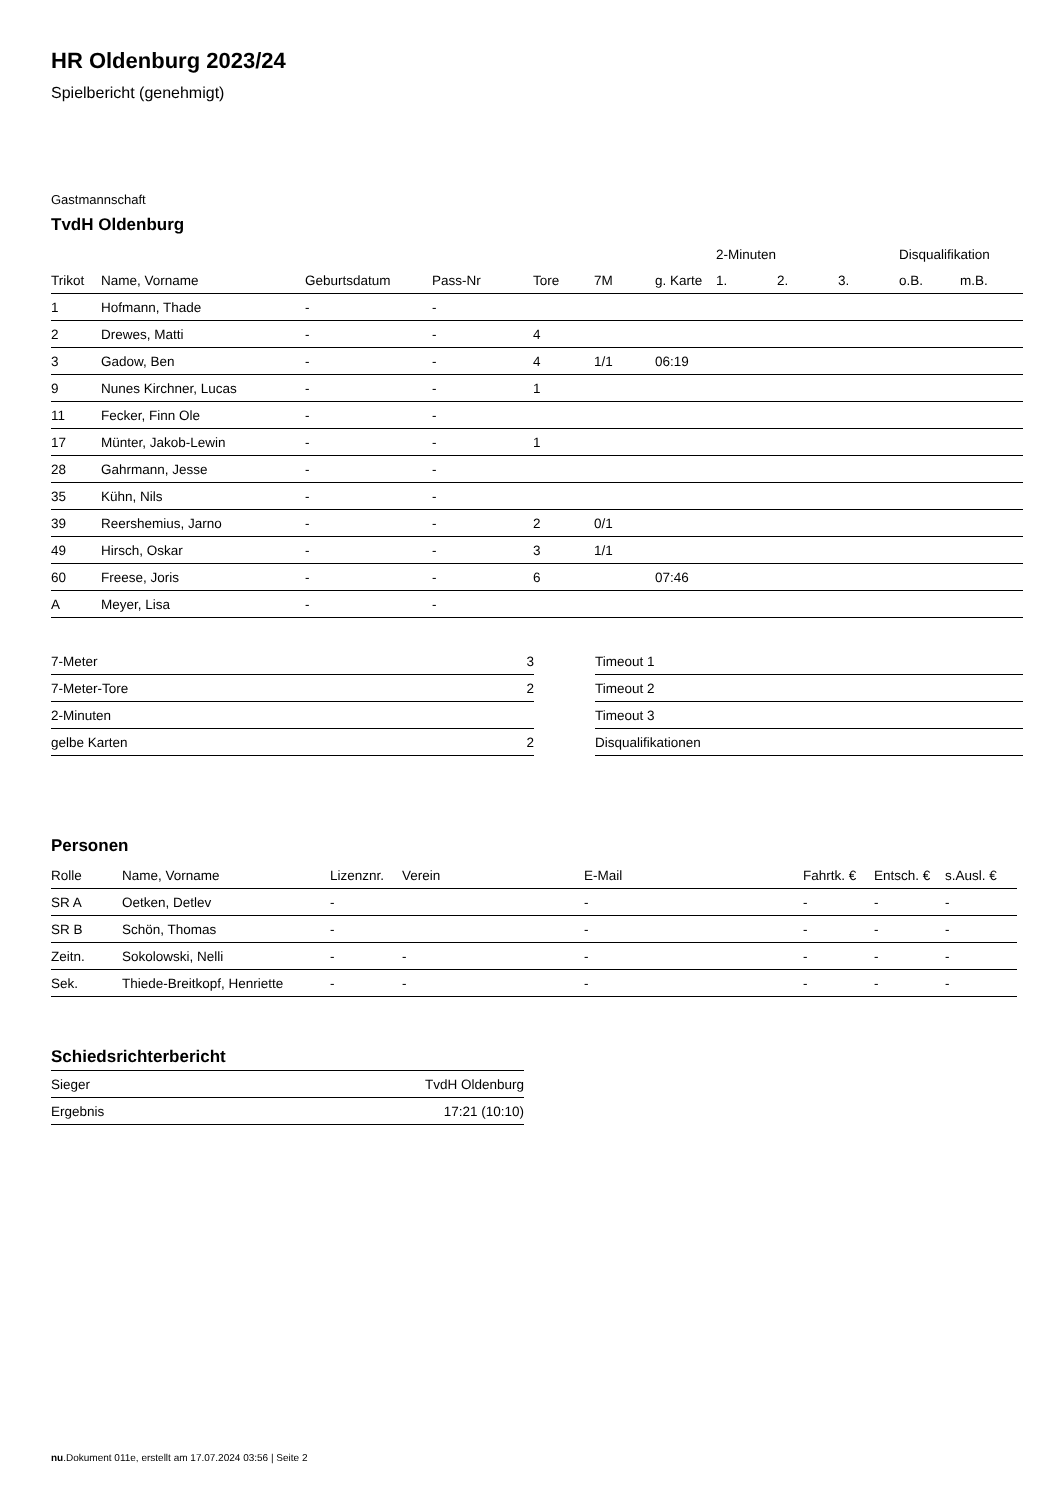HR Oldenburg 2023/24
Spielbericht (genehmigt)
Gastmannschaft
TvdH Oldenburg
| | | | | | | | 2-Minuten | | | Disqualifikation | |
| --- | --- | --- | --- | --- | --- | --- | --- | --- | --- | --- | --- |
| Trikot | Name, Vorname | Geburtsdatum | Pass-Nr | Tore | 7M | g. Karte | 1. | 2. | 3. | o.B. | m.B. |
| 1 | Hofmann, Thade | - | - | | | | | | | | |
| 2 | Drewes, Matti | - | - | 4 | | | | | | | |
| 3 | Gadow, Ben | - | - | 4 | 1/1 | 06:19 | | | | | |
| 9 | Nunes Kirchner, Lucas | - | - | 1 | | | | | | | |
| 11 | Fecker, Finn Ole | - | - | | | | | | | | |
| 17 | Münter, Jakob-Lewin | - | - | 1 | | | | | | | |
| 28 | Gahrmann, Jesse | - | - | | | | | | | | |
| 35 | Kühn, Nils | - | - | | | | | | | | |
| 39 | Reershemius, Jarno | - | - | 2 | 0/1 | | | | | | |
| 49 | Hirsch, Oskar | - | - | 3 | 1/1 | | | | | | |
| 60 | Freese, Joris | - | - | 6 | | 07:46 | | | | | |
| A | Meyer, Lisa | - | - | | | | | | | | |
| 7-Meter | 3 |
| 7-Meter-Tore | 2 |
| 2-Minuten | |
| gelbe Karten | 2 |
| Timeout 1 |
| Timeout 2 |
| Timeout 3 |
| Disqualifikationen |
Personen
| Rolle | Name, Vorname | Lizenznr. | Verein | E-Mail | Fahrtk. € | Entsch. € | s.Ausl. € |
| --- | --- | --- | --- | --- | --- | --- | --- |
| SR A | Oetken, Detlev | - | | - | - | - | - |
| SR B | Schön, Thomas | - | | - | - | - | - |
| Zeitn. | Sokolowski, Nelli | - | - | - | - | - | - |
| Sek. | Thiede-Breitkopf, Henriette | - | - | - | - | - | - |
Schiedsrichterbericht
| Sieger | TvdH Oldenburg |
| Ergebnis | 17:21 (10:10) |
nu.Dokument 011e, erstellt am 17.07.2024 03:56 | Seite 2